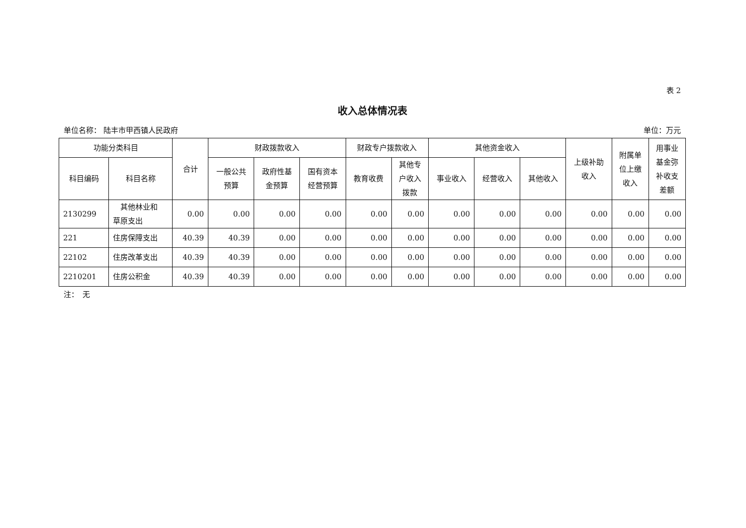表 2
收入总体情况表
单位名称： 陆丰市甲西镇人民政府 单位：万元
| 功能分类科目 | | 合计 | 财政拨款收入 | | | 财政专户拨款收入 | | 其他资金收入 | | | 上级补助 收入 | 附属单 位上缴 收入 | 用事业 基金弥 补收支 差额 |
| --- | --- | --- | --- | --- | --- | --- | --- | --- | --- | --- | --- | --- | --- |
| 科目编码 | 科目名称 | | 一般公共 预算 | 政府性基 金预算 | 国有资本 经营预算 | 教育收费 | 其他专 户收入 拨款 | 事业收入 | 经营收入 | 其他收入 | | | |
| 2130299 | 其他林业和 草原支出 | 0.00 | 0.00 | 0.00 | 0.00 | 0.00 | 0.00 | 0.00 | 0.00 | 0.00 | 0.00 | 0.00 | 0.00 |
| 221 | 住房保障支出 | 40.39 | 40.39 | 0.00 | 0.00 | 0.00 | 0.00 | 0.00 | 0.00 | 0.00 | 0.00 | 0.00 | 0.00 |
| 22102 | 住房改革支出 | 40.39 | 40.39 | 0.00 | 0.00 | 0.00 | 0.00 | 0.00 | 0.00 | 0.00 | 0.00 | 0.00 | 0.00 |
| 2210201 | 住房公积金 | 40.39 | 40.39 | 0.00 | 0.00 | 0.00 | 0.00 | 0.00 | 0.00 | 0.00 | 0.00 | 0.00 | 0.00 |
注：　无